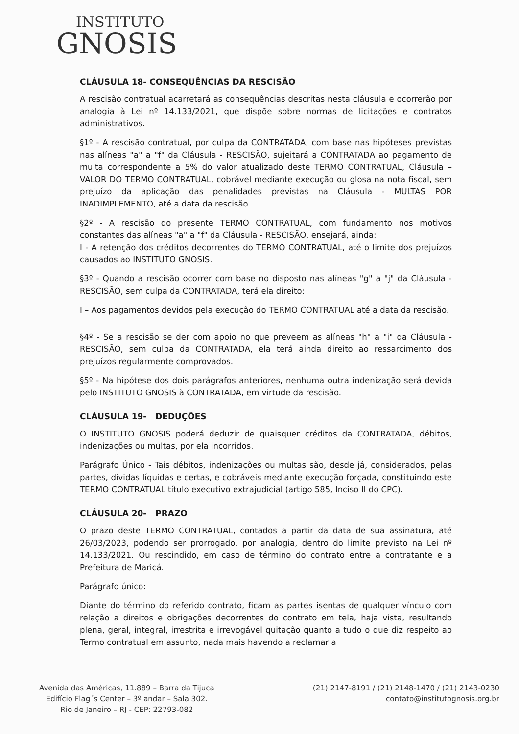INSTITUTO
GNOSIS
CLÁUSULA 18- CONSEQUÊNCIAS DA RESCISÃO
A rescisão contratual acarretará as consequências descritas nesta cláusula e ocorrerão por analogia à Lei nº 14.133/2021, que dispõe sobre normas de licitações e contratos administrativos.
§1º - A rescisão contratual, por culpa da CONTRATADA, com base nas hipóteses previstas nas alíneas "a" a "f" da Cláusula - RESCISÃO, sujeitará a CONTRATADA ao pagamento de multa correspondente a 5% do valor atualizado deste TERMO CONTRATUAL, Cláusula – VALOR DO TERMO CONTRATUAL, cobrável mediante execução ou glosa na nota fiscal, sem prejuízo da aplicação das penalidades previstas na Cláusula - MULTAS POR INADIMPLEMENTO, até a data da rescisão.
§2º - A rescisão do presente TERMO CONTRATUAL, com fundamento nos motivos constantes das alíneas "a" a "f" da Cláusula - RESCISÃO, ensejará, ainda:
I - A retenção dos créditos decorrentes do TERMO CONTRATUAL, até o limite dos prejuízos causados ao INSTITUTO GNOSIS.
§3º - Quando a rescisão ocorrer com base no disposto nas alíneas "g" a "j" da Cláusula - RESCISÃO, sem culpa da CONTRATADA, terá ela direito:
I – Aos pagamentos devidos pela execução do TERMO CONTRATUAL até a data da rescisão.
§4º - Se a rescisão se der com apoio no que preveem as alíneas "h" a "i" da Cláusula - RESCISÃO, sem culpa da CONTRATADA, ela terá ainda direito ao ressarcimento dos prejuízos regularmente comprovados.
§5º - Na hipótese dos dois parágrafos anteriores, nenhuma outra indenização será devida pelo INSTITUTO GNOSIS à CONTRATADA, em virtude da rescisão.
CLÁUSULA 19- DEDUÇÕES
O INSTITUTO GNOSIS poderá deduzir de quaisquer créditos da CONTRATADA, débitos, indenizações ou multas, por ela incorridos.
Parágrafo Único - Tais débitos, indenizações ou multas são, desde já, considerados, pelas partes, dívidas líquidas e certas, e cobráveis mediante execução forçada, constituindo este TERMO CONTRATUAL título executivo extrajudicial (artigo 585, Inciso II do CPC).
CLÁUSULA 20- PRAZO
O prazo deste TERMO CONTRATUAL, contados a partir da data de sua assinatura, até 26/03/2023, podendo ser prorrogado, por analogia, dentro do limite previsto na Lei nº 14.133/2021. Ou rescindido, em caso de término do contrato entre a contratante e a Prefeitura de Maricá.
Parágrafo único:
Diante do término do referido contrato, ficam as partes isentas de qualquer vínculo com relação a direitos e obrigações decorrentes do contrato em tela, haja vista, resultando plena, geral, integral, irrestrita e irrevogável quitação quanto a tudo o que diz respeito ao Termo contratual em assunto, nada mais havendo a reclamar a
Avenida das Américas, 11.889 – Barra da Tijuca
Edifício Flag´s Center – 3º andar – Sala 302.
Rio de Janeiro – RJ - CEP: 22793-082
(21) 2147-8191 / (21) 2148-1470 / (21) 2143-0230
contato@institutognosis.org.br